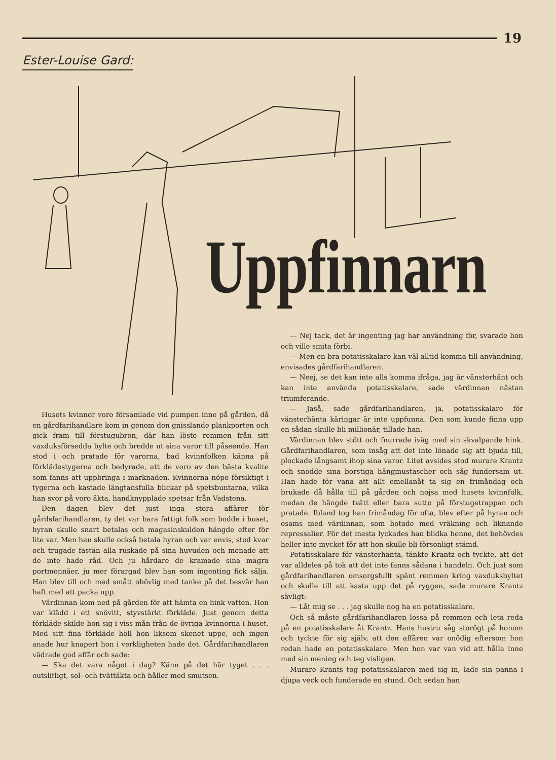19
Ester-Louise Gard:
Uppfinnarn
— Nej tack, det är ingenting jag har användning för, svarade hon och ville smita förbi.
— Men en bra potatisskalare kan väl alltid komma till användning, envisades gårdfarihandlaren.
— Neej, se det kan inte alls komma ifråga, jag är vänsterhänt och kan inte använda potatisskalare, sade värdinnan nästan triumferande.
— Jaså, sade gårdfarihandlaren, ja, potatisskalare för vänsterhänta käringar är inte uppfunna. Den som kunde finna upp en sådan skulle bli millionär, tillade han.
Värdinnan blev stött och fnurrade iväg med sin skvalpande hink. Gårdfarihandlaren, som insåg att det inte lönade sig att bjuda till, plockade långsamt ihop sina varor. Litet avsides stod murare Krantz och snodde sina borstiga hängmustascher och såg fundersam ut. Han hade för vana att allt emellanåt ta sig en frimåndag och brukade då hålla till på gården och nojsa med husets kvinnfolk, medan de hängde tvätt eller bara sutto på förstugetrappan och pratade. Ibland tog han frimåndag för ofta, blev efter på hyran och osams med värdinnan, som hotade med vräkning och liknande repressalier. För det mesta lyckades han blidka henne, det behövdes heller inte mycket för att hon skulle bli försonligt stämd.
Potatisskalare för vänsterhänta, tänkte Krantz och tyckte, att det var alldeles på tok att det inte fanns sådana i handeln. Och just som gårdfarihandlaren omsorgsfullt spänt remmen kring vaxduksbyltet och skulle till att kasta upp det på ryggen, sade murare Krantz sävligt:
— Låt mig se . . . jag skulle nog ha en potatisskalare.
Och så måste gårdfarihandlaren lossa på remmen och leta reda på en potatisskalare åt Krantz. Hans hustru såg storögt på honom och tyckte för sig själv, att den affären var onödig eftersom hon redan hade en potatisskalare. Men hon var van vid att hålla inne med sin mening och teg visligen.
Murare Krants tog potatisskalaren med sig in, lade sin panna i djupa veck och funderade en stund. Och sedan han
Husets kvinnor voro församlade vid pumpen inne på gården, då en gårdfarihandlare kom in genom den gnisslande plankporten och gick fram till förstugubron, där han löste remmen från sitt vaxduksförsedda bylte och bredde ut sina varor till påseende. Han stod i och pratade för varorna, bad kvinnfolken känna på förklädestygerna och bedyrade, att de voro av den bästa kvalite som fanns att uppbringa i marknaden. Kvinnorna nöpo försiktigt i tygerna och kastade längtansfulla blickar på spetsbuntarna, vilka han svor på voro äkta, handknypplade spetsar från Vadstena.
Den dagen blev det just inga stora affärer för gårdsfarihandlaren, ty det var bara fattigt folk som bodde i huset, hyran skulle snart betalas och magasinskulden hängde efter för lite var. Men han skulle också betala hyran och var envis, stod kvar och trugade fastän alla ruskade på sina huvuden och menade att de inte hade råd. Och ju hårdare de kramade sina magra portmonnäer, ju mer förargad blev han som ingenting fick sälja. Han blev till och med smått ohövlig med tanke på det besvär han haft med att packa upp.
Värdinnan kom ned på gården för att hämta en hink vatten. Hon var klädd i ett snövitt, styvstärkt förkläde. Just genom detta förkläde skilde hon sig i viss mån från de övriga kvinnorna i huset. Med sitt fina förkläde höll hon liksom skenet uppe, och ingen anade hur knapert hon i verkligheten hade det. Gårdfarihandlaren vädrade god affär och sade:
— Ska det vara något i dag? Känn på det här tyget . . . outslitligt, sol- och tvättäkta och håller med smutsen.